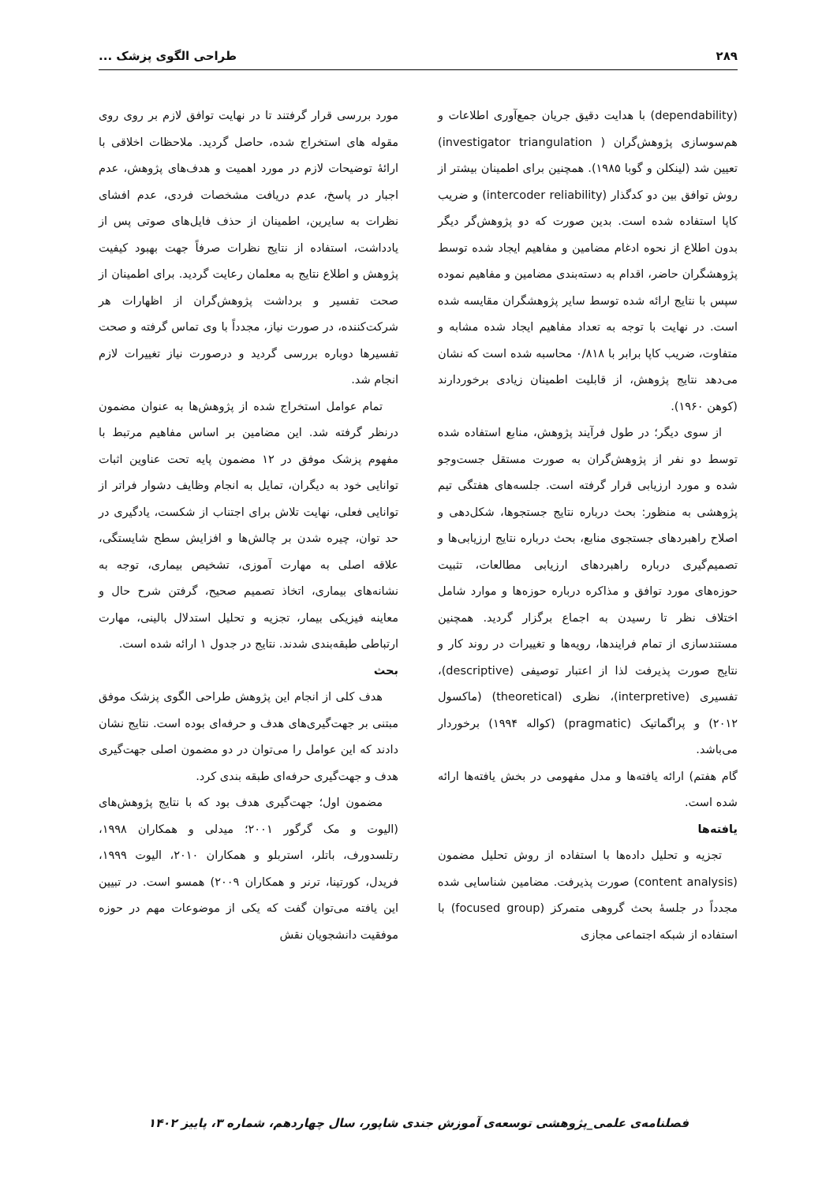۲۸۹ طراحی الگوی پزشک ...
(dependability) با هدایت دقیق جریان جمع‌آوری اطلاعات و هم‌سوسازی پژوهش‌گران ( investigator triangulation) تعیین شد (لینکلن و گوبا ۱۹۸۵). همچنین برای اطمینان بیشتر از روش توافق بین دو کدگذار (intercoder reliability) و ضریب کاپا استفاده شده است. بدین صورت که دو پژوهش‌گر دیگر بدون اطلاع از نحوه ادغام مضامین و مفاهیم ایجاد شده توسط پژوهشگران حاضر، اقدام به دسته‌بندی مضامین و مفاهیم نموده سپس با نتایج ارائه شده توسط سایر پژوهشگران مقایسه شده است. در نهایت با توجه به تعداد مفاهیم ایجاد شده مشابه و متفاوت، ضریب کاپا برابر با ۰/۸۱۸ محاسبه شده است که نشان می‌دهد نتایج پژوهش، از قابلیت اطمینان زیادی برخوردارند (کوهن ۱۹۶۰).
از سوی دیگر؛ در طول فرآیند پژوهش، منابع استفاده شده توسط دو نفر از پژوهش‌گران به صورت مستقل جست‌وجو شده و مورد ارزیابی قرار گرفته است. جلسه‌های هفتگی تیم پژوهشی به منظور: بحث درباره نتایج جستجوها، شکل‌دهی و اصلاح راهبردهای جستجوی منابع، بحث درباره نتایج ارزیابی‌ها و تصمیم‌گیری درباره راهبردهای ارزیابی مطالعات، تثبیت حوزه‌های مورد توافق و مذاکره درباره حوزه‌ها و موارد شامل اختلاف نظر تا رسیدن به اجماع برگزار گردید. همچنین مستندسازی از تمام فرایندها، رویه‌ها و تغییرات در روند کار و نتایج صورت پذیرفت لذا از اعتبار توصیفی (descriptive)، تفسیری (interpretive)، نظری (theoretical) (ماکسول ۲۰۱۲) و پراگماتیک (pragmatic) (کواله ۱۹۹۴) برخوردار می‌باشد.
گام هفتم) ارائه یافته‌ها و مدل مفهومی در بخش یافته‌ها ارائه شده است.
یافته‌ها
تجزیه و تحلیل داده‌ها با استفاده از روش تحلیل مضمون (content analysis) صورت پذیرفت. مضامین شناسایی شده مجدداً در جلسهٔ بحث گروهی متمرکز (focused group) با استفاده از شبکه اجتماعی مجازی
مورد بررسی قرار گرفتند تا در نهایت توافق لازم بر روی روی مقوله های استخراج شده، حاصل گردید. ملاحظات اخلاقی با ارائهٔ توضیحات لازم در مورد اهمیت و هدف‌های پژوهش، عدم اجبار در پاسخ، عدم دریافت مشخصات فردی، عدم افشای نظرات به سایرین، اطمینان از حذف فایل‌های صوتی پس از یادداشت، استفاده از نتایج نظرات صرفاً جهت بهبود کیفیت پژوهش و اطلاع نتایج به معلمان رعایت گردید. برای اطمینان از صحت تفسیر و برداشت پژوهش‌گران از اظهارات هر شرکت‌کننده، در صورت نیاز، مجدداً با وی تماس گرفته و صحت تفسیرها دوباره بررسی گردید و درصورت نیاز تغییرات لازم انجام شد.
تمام عوامل استخراج شده از پژوهش‌ها به عنوان مضمون درنظر گرفته شد. این مضامین بر اساس مفاهیم مرتبط با مفهوم پزشک موفق در ۱۲ مضمون پایه تحت عناوین اثبات توانایی خود به دیگران، تمایل به انجام وظایف دشوار فراتر از توانایی فعلی، نهایت تلاش برای اجتناب از شکست، یادگیری در حد توان، چیره شدن بر چالش‌ها و افزایش سطح شایستگی، علاقه اصلی به مهارت آموزی، تشخیص بیماری، توجه به نشانه‌های بیماری، اتخاذ تصمیم صحیح، گرفتن شرح حال و معاینه فیزیکی بیمار، تجزیه و تحلیل استدلال بالینی، مهارت ارتباطی طبقه‌بندی شدند. نتایج در جدول ۱ ارائه شده است.
بحث
هدف کلی از انجام این پژوهش طراحی الگوی پزشک موفق مبتنی بر جهت‌گیری‌های هدف و حرفه‌ای بوده است. نتایج نشان دادند که این عوامل را می‌توان در دو مضمون اصلی جهت‌گیری هدف و جهت‌گیری حرفه‌ای طبقه بندی کرد.
مضمون اول؛ جهت‌گیری هدف بود که با نتایج پژوهش‌های (الیوت و مک گرگور ۲۰۰۱؛ میدلی و همکاران ۱۹۹۸، رتلسدورف، باتلر، استربلو و همکاران ۲۰۱۰، الیوت ۱۹۹۹، فریدل، کورتینا، ترنر و همکاران ۲۰۰۹) همسو است. در تبیین این یافته می‌توان گفت که یکی از موضوعات مهم در حوزه موفقیت دانشجویان نقش
فصلنامه‌ی علمی_پژوهشی توسعه‌ی آموزش جندی شاپور، سال چهاردهم، شماره ۳، پاییز ۱۴۰۲